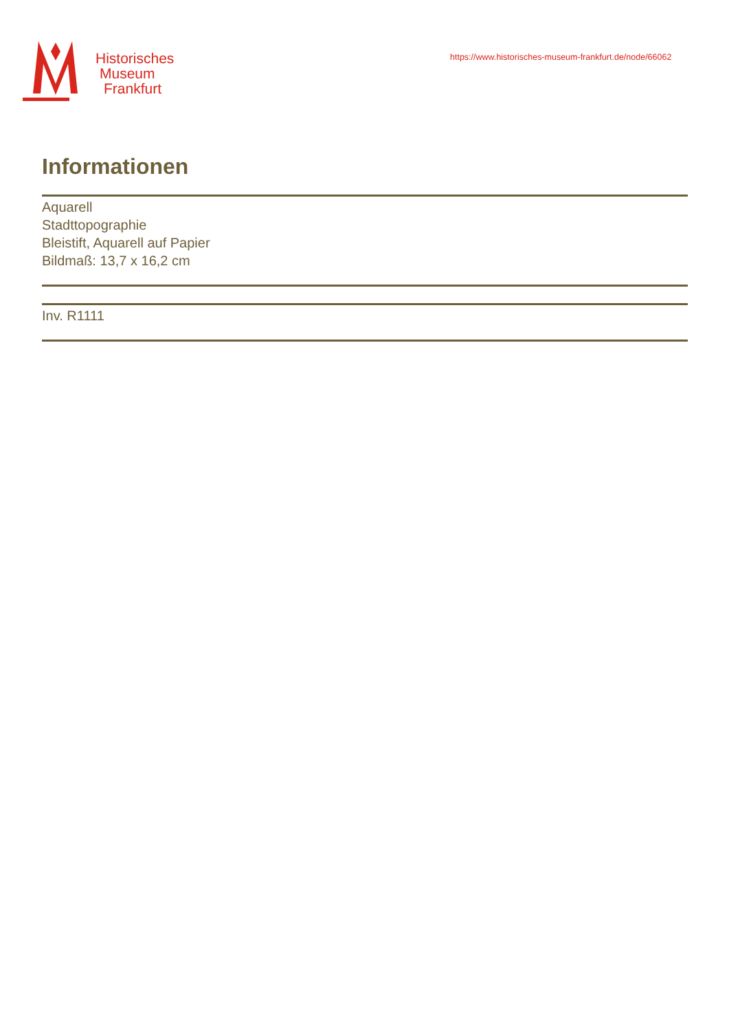Historisches
Museum
Frankfurt
https://www.historisches-museum-frankfurt.de/node/66062
Informationen
Aquarell
Stadttopographie
Bleistift, Aquarell auf Papier
Bildmaß: 13,7 x 16,2 cm
Inv. R1111